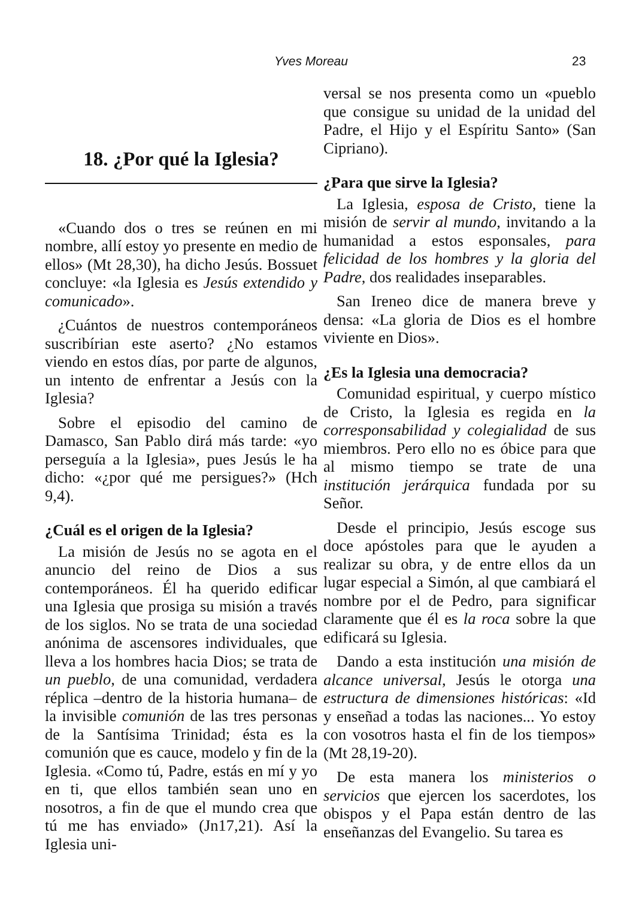Yves Moreau 23
18. ¿Por qué la Iglesia?
«Cuando dos o tres se reúnen en mi nombre, allí estoy yo presente en medio de ellos» (Mt 28,30), ha dicho Jesús. Bossuet concluye: «la Iglesia es Jesús extendido y comunicado».
¿Cuántos de nuestros contemporáneos suscribírian este aserto? ¿No estamos viendo en estos días, por parte de algunos, un intento de enfrentar a Jesús con la Iglesia?
Sobre el episodio del camino de Damasco, San Pablo dirá más tarde: «yo perseguía a la Iglesia», pues Jesús le ha dicho: «¿por qué me persigues?» (Hch 9,4).
¿Cuál es el origen de la Iglesia?
La misión de Jesús no se agota en el anuncio del reino de Dios a sus contemporáneos. Él ha querido edificar una Iglesia que prosiga su misión a través de los siglos. No se trata de una sociedad anónima de ascensores individuales, que lleva a los hombres hacia Dios; se trata de un pueblo, de una comunidad, verdadera réplica –dentro de la historia humana– de la invisible comunión de las tres personas de la Santísima Trinidad; ésta es la comunión que es cauce, modelo y fin de la Iglesia. «Como tú, Padre, estás en mí y yo en ti, que ellos también sean uno en nosotros, a fin de que el mundo crea que tú me has enviado» (Jn17,21). Así la Iglesia uni-
versal se nos presenta como un «pueblo que consigue su unidad de la unidad del Padre, el Hijo y el Espíritu Santo» (San Cipriano).
¿Para que sirve la Iglesia?
La Iglesia, esposa de Cristo, tiene la misión de servir al mundo, invitando a la humanidad a estos esponsales, para felicidad de los hombres y la gloria del Padre, dos realidades inseparables.
San Ireneo dice de manera breve y densa: «La gloria de Dios es el hombre viviente en Dios».
¿Es la Iglesia una democracia?
Comunidad espiritual, y cuerpo místico de Cristo, la Iglesia es regida en la corresponsabilidad y colegialidad de sus miembros. Pero ello no es óbice para que al mismo tiempo se trate de una institución jerárquica fundada por su Señor.
Desde el principio, Jesús escoge sus doce apóstoles para que le ayuden a realizar su obra, y de entre ellos da un lugar especial a Simón, al que cambiará el nombre por el de Pedro, para significar claramente que él es la roca sobre la que edificará su Iglesia.
Dando a esta institución una misión de alcance universal, Jesús le otorga una estructura de dimensiones históricas: «Id y enseñad a todas las naciones... Yo estoy con vosotros hasta el fin de los tiempos» (Mt 28,19-20).
De esta manera los ministerios o servicios que ejercen los sacerdotes, los obispos y el Papa están dentro de las enseñanzas del Evangelio. Su tarea es